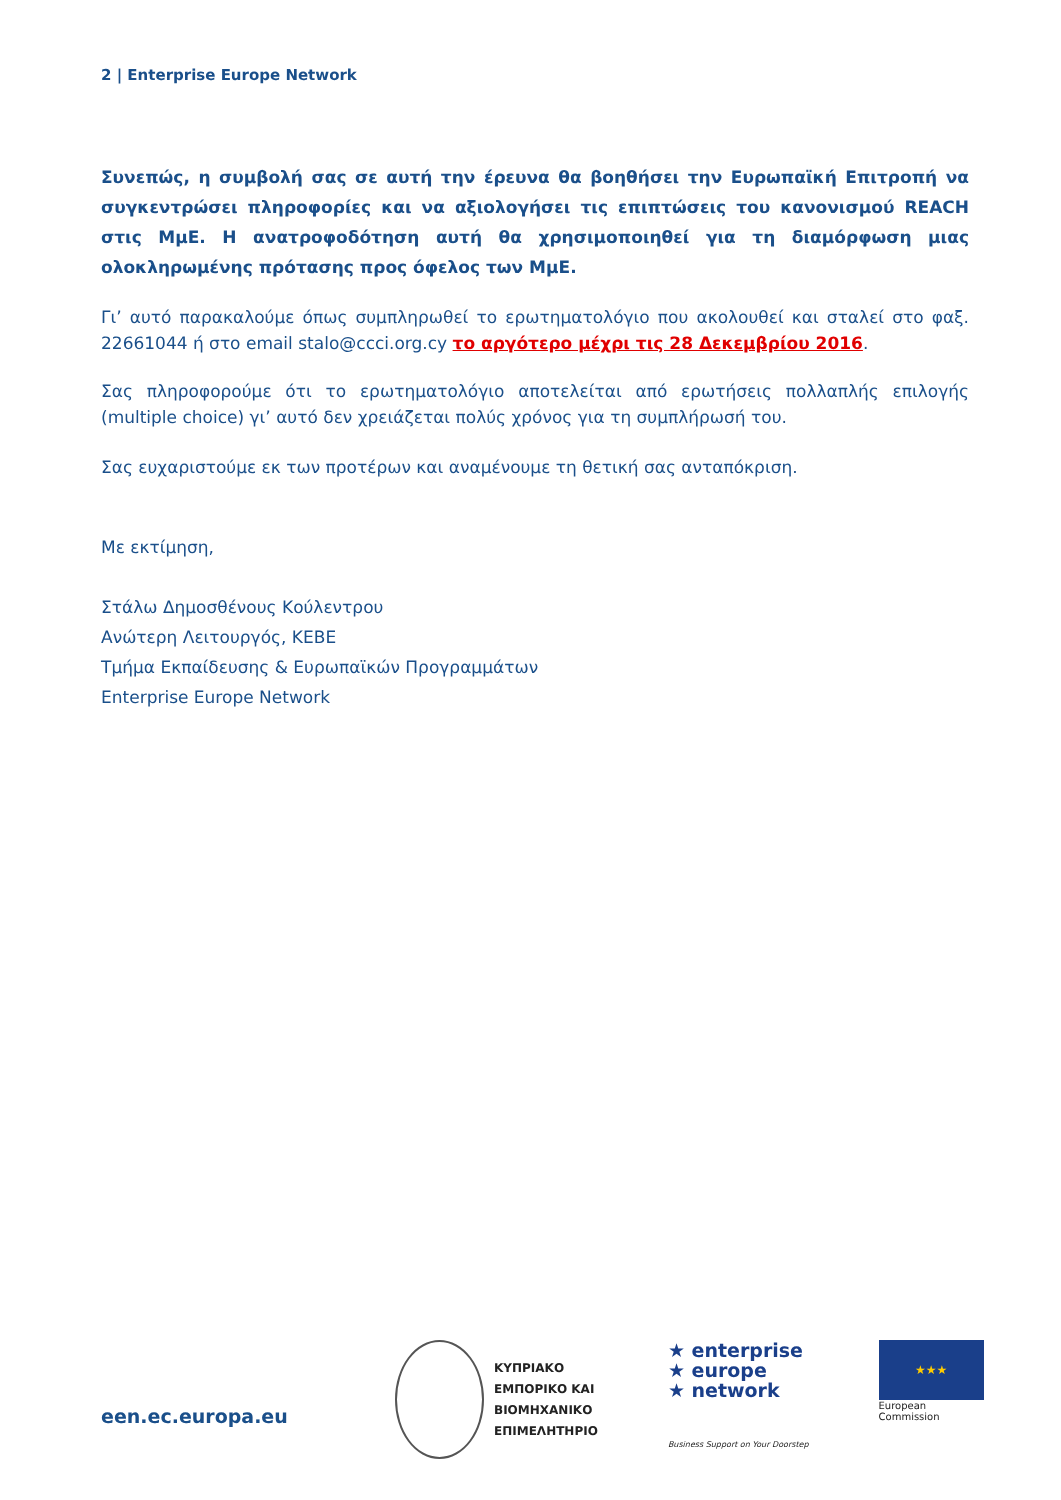2 | Enterprise Europe Network
Συνεπώς, η συμβολή σας σε αυτή την έρευνα θα βοηθήσει την Ευρωπαϊκή Επιτροπή να συγκεντρώσει πληροφορίες και να αξιολογήσει τις επιπτώσεις του κανονισμού REACH στις ΜμΕ. Η ανατροφοδότηση αυτή θα χρησιμοποιηθεί για τη διαμόρφωση μιας ολοκληρωμένης πρότασης προς όφελος των ΜμΕ.
Γι’ αυτό παρακαλούμε όπως συμπληρωθεί το ερωτηματολόγιο που ακολουθεί και σταλεί στο φαξ. 22661044 ή στο email stalo@ccci.org.cy το αργότερο μέχρι τις 28 Δεκεμβρίου 2016.
Σας πληροφορούμε ότι το ερωτηματολόγιο αποτελείται από ερωτήσεις πολλαπλής επιλογής (multiple choice) γι’ αυτό δεν χρειάζεται πολύς χρόνος για τη συμπλήρωσή του.
Σας ευχαριστούμε εκ των προτέρων και αναμένουμε τη θετική σας ανταπόκριση.
Με εκτίμηση,
Στάλω Δημοσθένους Κούλεντρου
Ανώτερη Λειτουργός, ΚΕΒΕ
Τμήμα Εκπαίδευσης & Ευρωπαϊκών Προγραμμάτων
Enterprise Europe Network
een.ec.europa.eu
ΚΥΠΡΙΑΚΟ
ΕΜΠΟΡΙΚΟ ΚΑΙ
ΒΙΟΜΗΧΑΝΙΚΟ
ΕΠΙΜΕΛΗΤΗΡΙΟ
★ enterprise
★ europe
★ network
Business Support on Your Doorstep
★★★
European
Commission